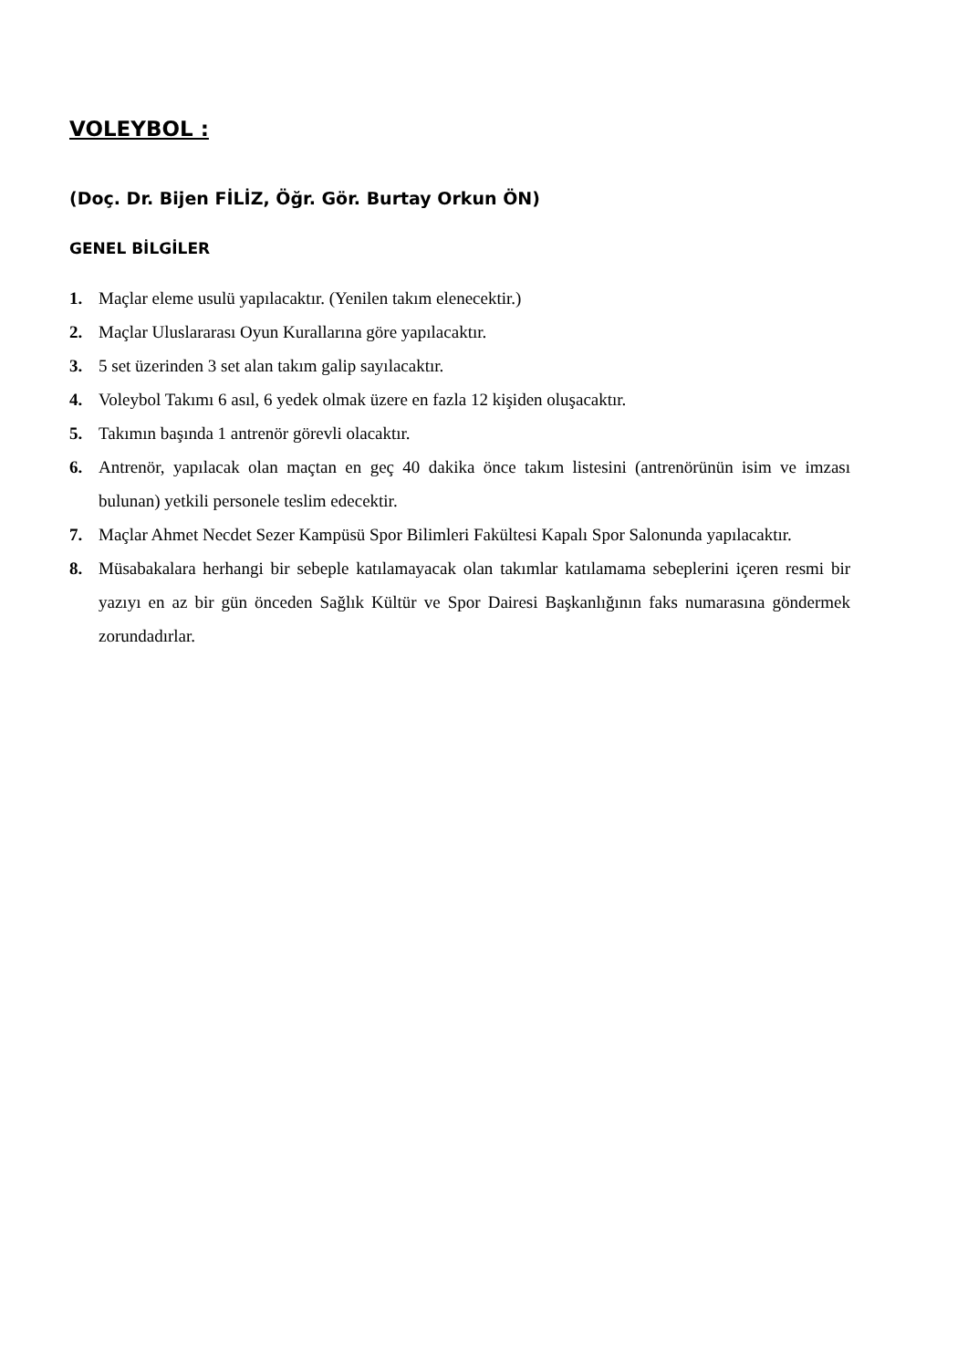VOLEYBOL :
(Doç. Dr. Bijen FİLİZ, Öğr. Gör. Burtay Orkun ÖN)
GENEL BİLGİLER
1. Maçlar eleme usulü yapılacaktır. (Yenilen takım elenecektir.)
2. Maçlar Uluslararası Oyun Kurallarına göre yapılacaktır.
3. 5 set üzerinden 3 set alan takım galip sayılacaktır.
4. Voleybol Takımı 6 asıl, 6 yedek olmak üzere en fazla 12 kişiden oluşacaktır.
5. Takımın başında 1 antrenör görevli olacaktır.
6. Antrenör, yapılacak olan maçtan en geç 40 dakika önce takım listesini (antrenörünün isim ve imzası bulunan) yetkili personele teslim edecektir.
7. Maçlar Ahmet Necdet Sezer Kampüsü Spor Bilimleri Fakültesi Kapalı Spor Salonunda yapılacaktır.
8. Müsabakalara herhangi bir sebeple katılamayacak olan takımlar katılamama sebeplerini içeren resmi bir yazıyı en az bir gün önceden Sağlık Kültür ve Spor Dairesi Başkanlığının faks numarasına göndermek zorundadırlar.